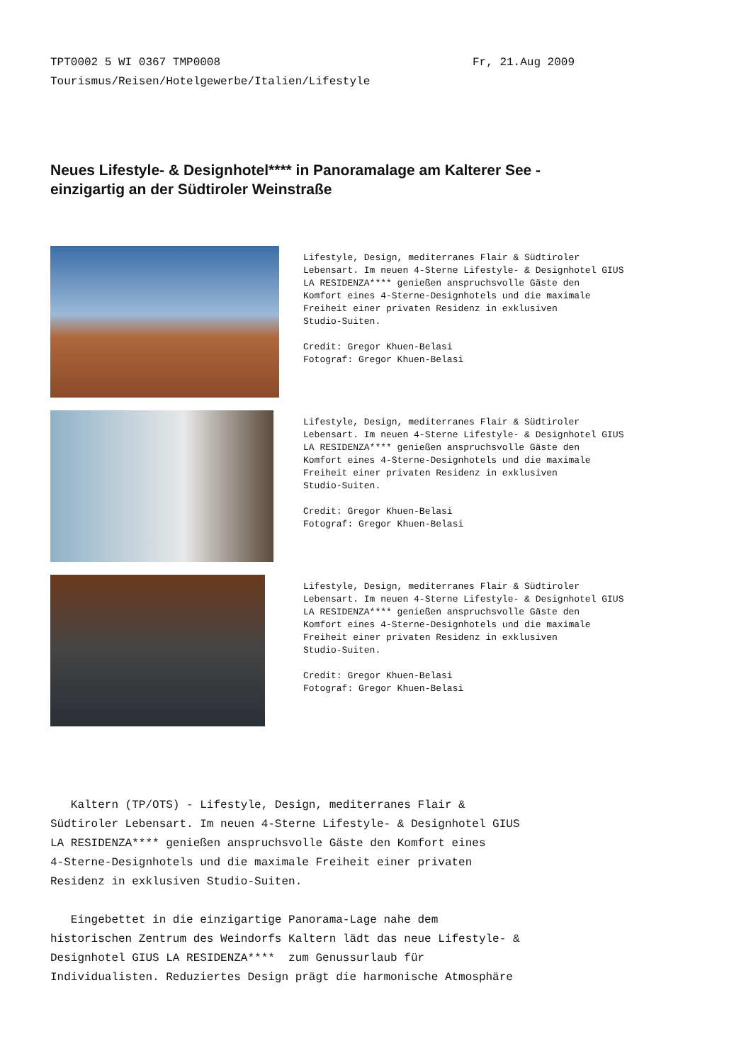TPT0002 5 WI 0367 TMP0008 Fr, 21.Aug 2009
Tourismus/Reisen/Hotelgewerbe/Italien/Lifestyle
Neues Lifestyle- & Designhotel**** in Panoramalage am Kalterer See - einzigartig an der Südtiroler Weinstraße
Lifestyle, Design, mediterranes Flair & Südtiroler
Lebensart. Im neuen 4-Sterne Lifestyle- & Designhotel GIUS
LA RESIDENZA**** genießen anspruchsvolle Gäste den
Komfort eines 4-Sterne-Designhotels und die maximale
Freiheit einer privaten Residenz in exklusiven
Studio-Suiten.
Credit: Gregor Khuen-Belasi
Fotograf: Gregor Khuen-Belasi
Lifestyle, Design, mediterranes Flair & Südtiroler
Lebensart. Im neuen 4-Sterne Lifestyle- & Designhotel GIUS
LA RESIDENZA**** genießen anspruchsvolle Gäste den
Komfort eines 4-Sterne-Designhotels und die maximale
Freiheit einer privaten Residenz in exklusiven
Studio-Suiten.
Credit: Gregor Khuen-Belasi
Fotograf: Gregor Khuen-Belasi
Lifestyle, Design, mediterranes Flair & Südtiroler
Lebensart. Im neuen 4-Sterne Lifestyle- & Designhotel GIUS
LA RESIDENZA**** genießen anspruchsvolle Gäste den
Komfort eines 4-Sterne-Designhotels und die maximale
Freiheit einer privaten Residenz in exklusiven
Studio-Suiten.
Credit: Gregor Khuen-Belasi
Fotograf: Gregor Khuen-Belasi
Kaltern (TP/OTS) - Lifestyle, Design, mediterranes Flair &
Südtiroler Lebensart. Im neuen 4-Sterne Lifestyle- & Designhotel GIUS
LA RESIDENZA**** genießen anspruchsvolle Gäste den Komfort eines
4-Sterne-Designhotels und die maximale Freiheit einer privaten
Residenz in exklusiven Studio-Suiten.
Eingebettet in die einzigartige Panorama-Lage nahe dem
historischen Zentrum des Weindorfs Kaltern lädt das neue Lifestyle- &
Designhotel GIUS LA RESIDENZA**** zum Genussurlaub für
Individualisten. Reduziertes Design prägt die harmonische Atmosphäre